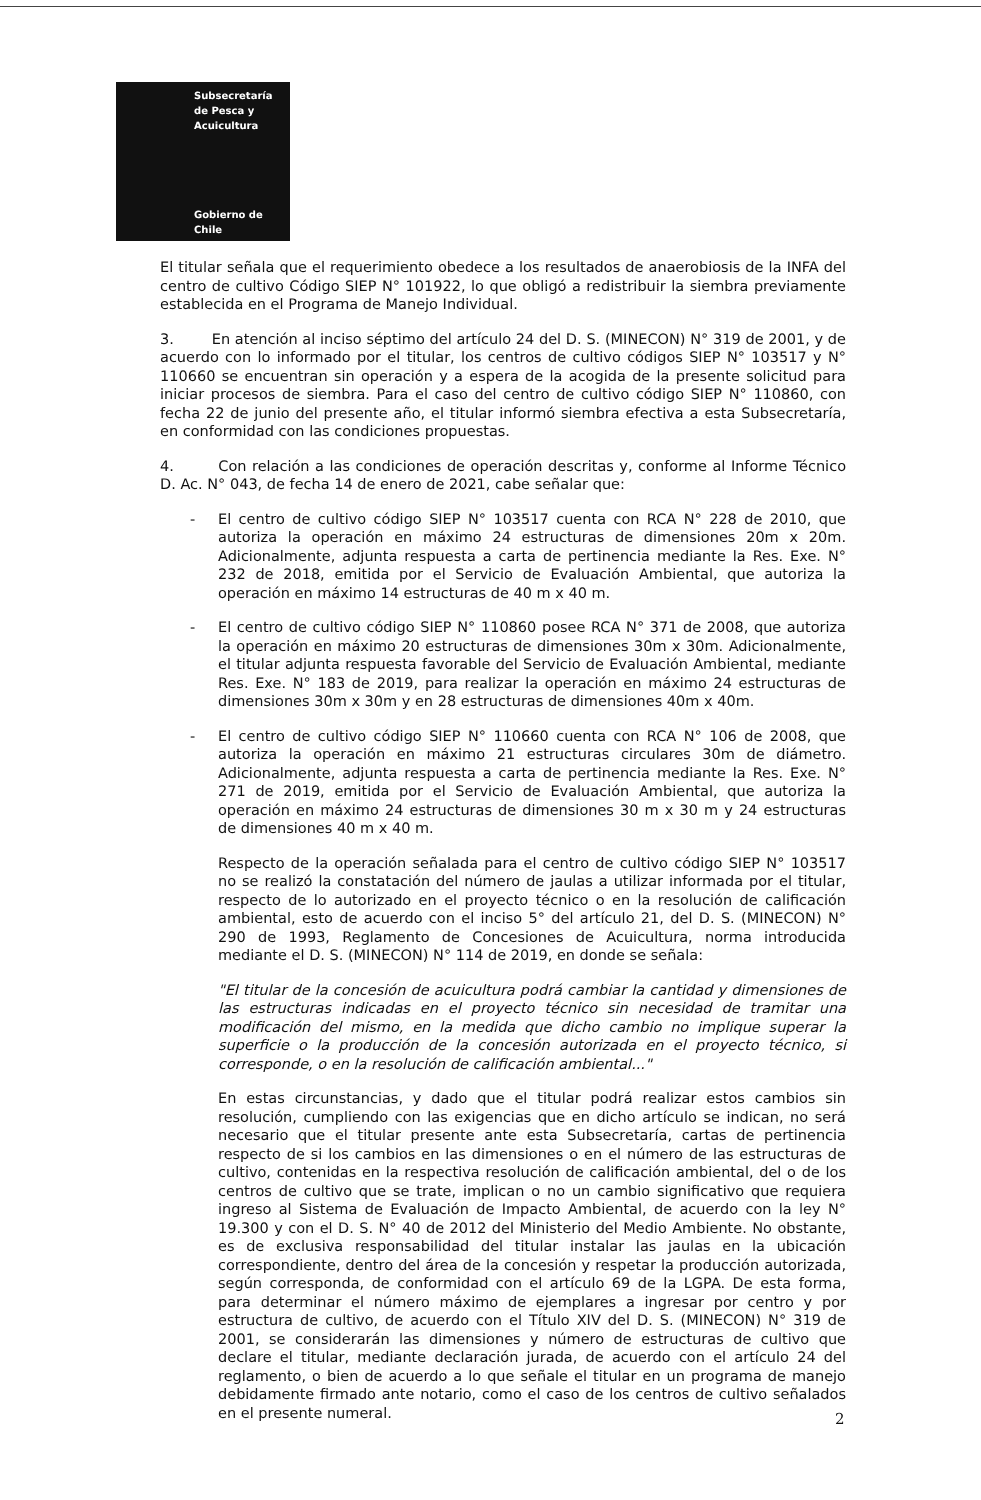Subsecretaría
de Pesca y
Acuicultura
Gobierno de Chile
El titular señala que el requerimiento obedece a los resultados de anaerobiosis de la INFA del centro de cultivo Código SIEP N° 101922, lo que obligó a redistribuir la siembra previamente establecida en el Programa de Manejo Individual.
3. En atención al inciso séptimo del artículo 24 del D. S. (MINECON) N° 319 de 2001, y de acuerdo con lo informado por el titular, los centros de cultivo códigos SIEP N° 103517 y N° 110660 se encuentran sin operación y a espera de la acogida de la presente solicitud para iniciar procesos de siembra. Para el caso del centro de cultivo código SIEP N° 110860, con fecha 22 de junio del presente año, el titular informó siembra efectiva a esta Subsecretaría, en conformidad con las condiciones propuestas.
4. Con relación a las condiciones de operación descritas y, conforme al Informe Técnico D. Ac. N° 043, de fecha 14 de enero de 2021, cabe señalar que:
- El centro de cultivo código SIEP N° 103517 cuenta con RCA N° 228 de 2010, que autoriza la operación en máximo 24 estructuras de dimensiones 20m x 20m. Adicionalmente, adjunta respuesta a carta de pertinencia mediante la Res. Exe. N° 232 de 2018, emitida por el Servicio de Evaluación Ambiental, que autoriza la operación en máximo 14 estructuras de 40 m x 40 m.
- El centro de cultivo código SIEP N° 110860 posee RCA N° 371 de 2008, que autoriza la operación en máximo 20 estructuras de dimensiones 30m x 30m. Adicionalmente, el titular adjunta respuesta favorable del Servicio de Evaluación Ambiental, mediante Res. Exe. N° 183 de 2019, para realizar la operación en máximo 24 estructuras de dimensiones 30m x 30m y en 28 estructuras de dimensiones 40m x 40m.
- El centro de cultivo código SIEP N° 110660 cuenta con RCA N° 106 de 2008, que autoriza la operación en máximo 21 estructuras circulares 30m de diámetro. Adicionalmente, adjunta respuesta a carta de pertinencia mediante la Res. Exe. N° 271 de 2019, emitida por el Servicio de Evaluación Ambiental, que autoriza la operación en máximo 24 estructuras de dimensiones 30 m x 30 m y 24 estructuras de dimensiones 40 m x 40 m.
Respecto de la operación señalada para el centro de cultivo código SIEP N° 103517 no se realizó la constatación del número de jaulas a utilizar informada por el titular, respecto de lo autorizado en el proyecto técnico o en la resolución de calificación ambiental, esto de acuerdo con el inciso 5° del artículo 21, del D. S. (MINECON) N° 290 de 1993, Reglamento de Concesiones de Acuicultura, norma introducida mediante el D. S. (MINECON) N° 114 de 2019, en donde se señala:
"El titular de la concesión de acuicultura podrá cambiar la cantidad y dimensiones de las estructuras indicadas en el proyecto técnico sin necesidad de tramitar una modificación del mismo, en la medida que dicho cambio no implique superar la superficie o la producción de la concesión autorizada en el proyecto técnico, si corresponde, o en la resolución de calificación ambiental..."
En estas circunstancias, y dado que el titular podrá realizar estos cambios sin resolución, cumpliendo con las exigencias que en dicho artículo se indican, no será necesario que el titular presente ante esta Subsecretaría, cartas de pertinencia respecto de si los cambios en las dimensiones o en el número de las estructuras de cultivo, contenidas en la respectiva resolución de calificación ambiental, del o de los centros de cultivo que se trate, implican o no un cambio significativo que requiera ingreso al Sistema de Evaluación de Impacto Ambiental, de acuerdo con la ley N° 19.300 y con el D. S. N° 40 de 2012 del Ministerio del Medio Ambiente. No obstante, es de exclusiva responsabilidad del titular instalar las jaulas en la ubicación correspondiente, dentro del área de la concesión y respetar la producción autorizada, según corresponda, de conformidad con el artículo 69 de la LGPA. De esta forma, para determinar el número máximo de ejemplares a ingresar por centro y por estructura de cultivo, de acuerdo con el Título XIV del D. S. (MINECON) N° 319 de 2001, se considerarán las dimensiones y número de estructuras de cultivo que declare el titular, mediante declaración jurada, de acuerdo con el artículo 24 del reglamento, o bien de acuerdo a lo que señale el titular en un programa de manejo debidamente firmado ante notario, como el caso de los centros de cultivo señalados en el presente numeral.
2